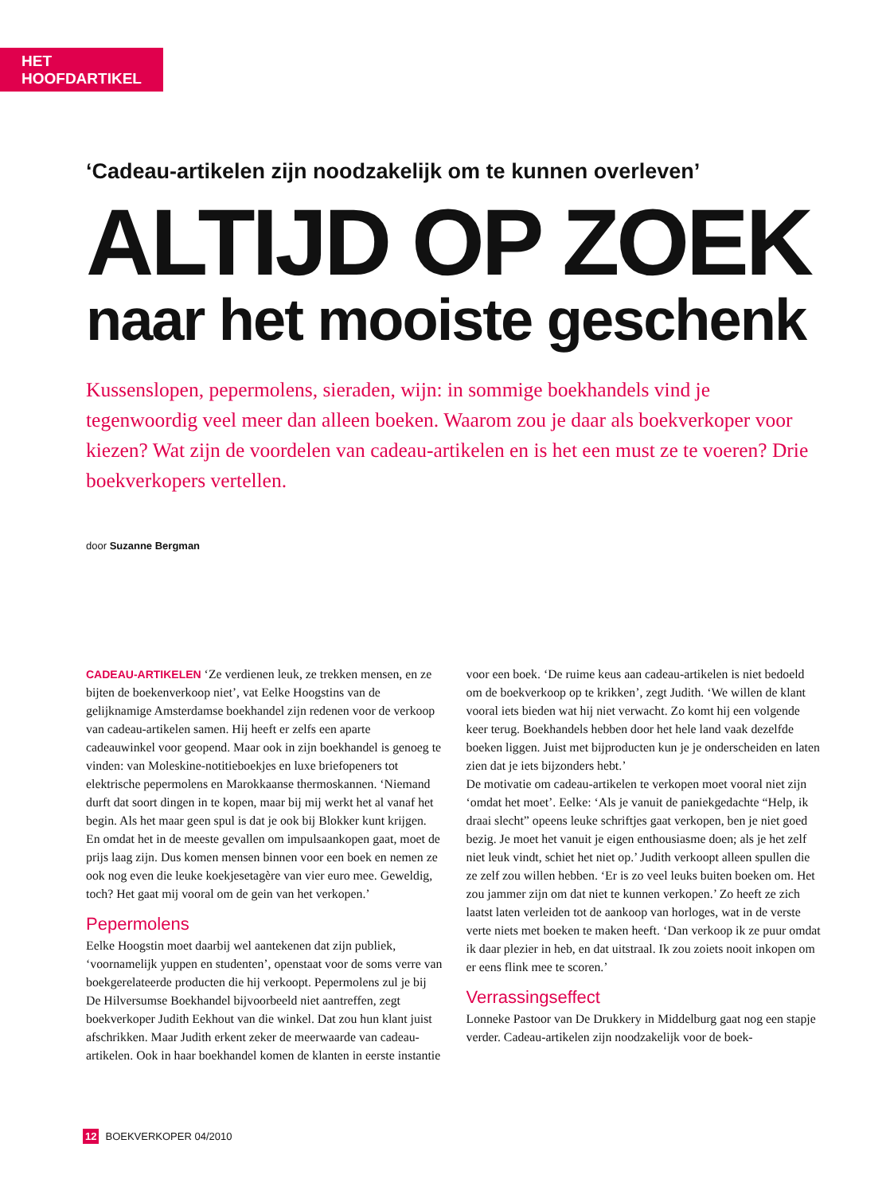HET HOOFDARTIKEL
‘Cadeau-artikelen zijn noodzakelijk om te kunnen overleven’
ALTIJD OP ZOEK
naar het mooiste geschenk
Kussenslopen, pepermolens, sieraden, wijn: in sommige boekhandels vind je tegenwoordig veel meer dan alleen boeken. Waarom zou je daar als boekverkoper voor kiezen? Wat zijn de voordelen van cadeau-artikelen en is het een must ze te voeren? Drie boekverkopers vertellen.
door Suzanne Bergman
CADEAU-ARTIKELEN ‘Ze verdienen leuk, ze trekken mensen, en ze bijten de boekenverkoop niet’, vat Eelke Hoogstins van de gelijknamige Amsterdamse boekhandel zijn redenen voor de verkoop van cadeau-artikelen samen. Hij heeft er zelfs een aparte cadeauwinkel voor geopend. Maar ook in zijn boekhandel is genoeg te vinden: van Moleskine-notitieboekjes en luxe briefopeners tot elektrische pepermolens en Marokkaanse thermoskannen. ‘Niemand durft dat soort dingen in te kopen, maar bij mij werkt het al vanaf het begin. Als het maar geen spul is dat je ook bij Blokker kunt krijgen. En omdat het in de meeste gevallen om impulsaankopen gaat, moet de prijs laag zijn. Dus komen mensen binnen voor een boek en nemen ze ook nog even die leuke koekjesetagère van vier euro mee. Geweldig, toch? Het gaat mij vooral om de gein van het verkopen.’
Pepermolens
Eelke Hoogstin moet daarbij wel aantekenen dat zijn publiek, ‘voornamelijk yuppen en studenten’, openstaat voor de soms verre van boekgerelateerde producten die hij verkoopt. Pepermolens zul je bij De Hilversumse Boekhandel bijvoorbeeld niet aantreffen, zegt boekverkoper Judith Eekhout van die winkel. Dat zou hun klant juist afschrikken. Maar Judith erkent zeker de meerwaarde van cadeau-artikelen. Ook in haar boekhandel komen de klanten in eerste instantie voor een boek. ‘De ruime keus aan cadeau-artikelen is niet bedoeld om de boekverkoop op te krikken’, zegt Judith. ‘We willen de klant vooral iets bieden wat hij niet verwacht. Zo komt hij een volgende keer terug. Boekhandels hebben door het hele land vaak dezelfde boeken liggen. Juist met bijproducten kun je je onderscheiden en laten zien dat je iets bijzonders hebt.’
De motivatie om cadeau-artikelen te verkopen moet vooral niet zijn ‘omdat het moet’. Eelke: ‘Als je vanuit de paniekgedachte “Help, ik draai slecht” opeens leuke schriftjes gaat verkopen, ben je niet goed bezig. Je moet het vanuit je eigen enthousiasme doen; als je het zelf niet leuk vindt, schiet het niet op.’ Judith verkoopt alleen spullen die ze zelf zou willen hebben. ‘Er is zo veel leuks buiten boeken om. Het zou jammer zijn om dat niet te kunnen verkopen.’ Zo heeft ze zich laatst laten verleiden tot de aankoop van horloges, wat in de verste verte niets met boeken te maken heeft. ‘Dan verkoop ik ze puur omdat ik daar plezier in heb, en dat uitstraal. Ik zou zoiets nooit inkopen om er eens flink mee te scoren.’
Verrassingseffect
Lonneke Pastoor van De Drukkery in Middelburg gaat nog een stapje verder. Cadeau-artikelen zijn noodzakelijk voor de boek-
12 BOEKVERKOPER 04/2010